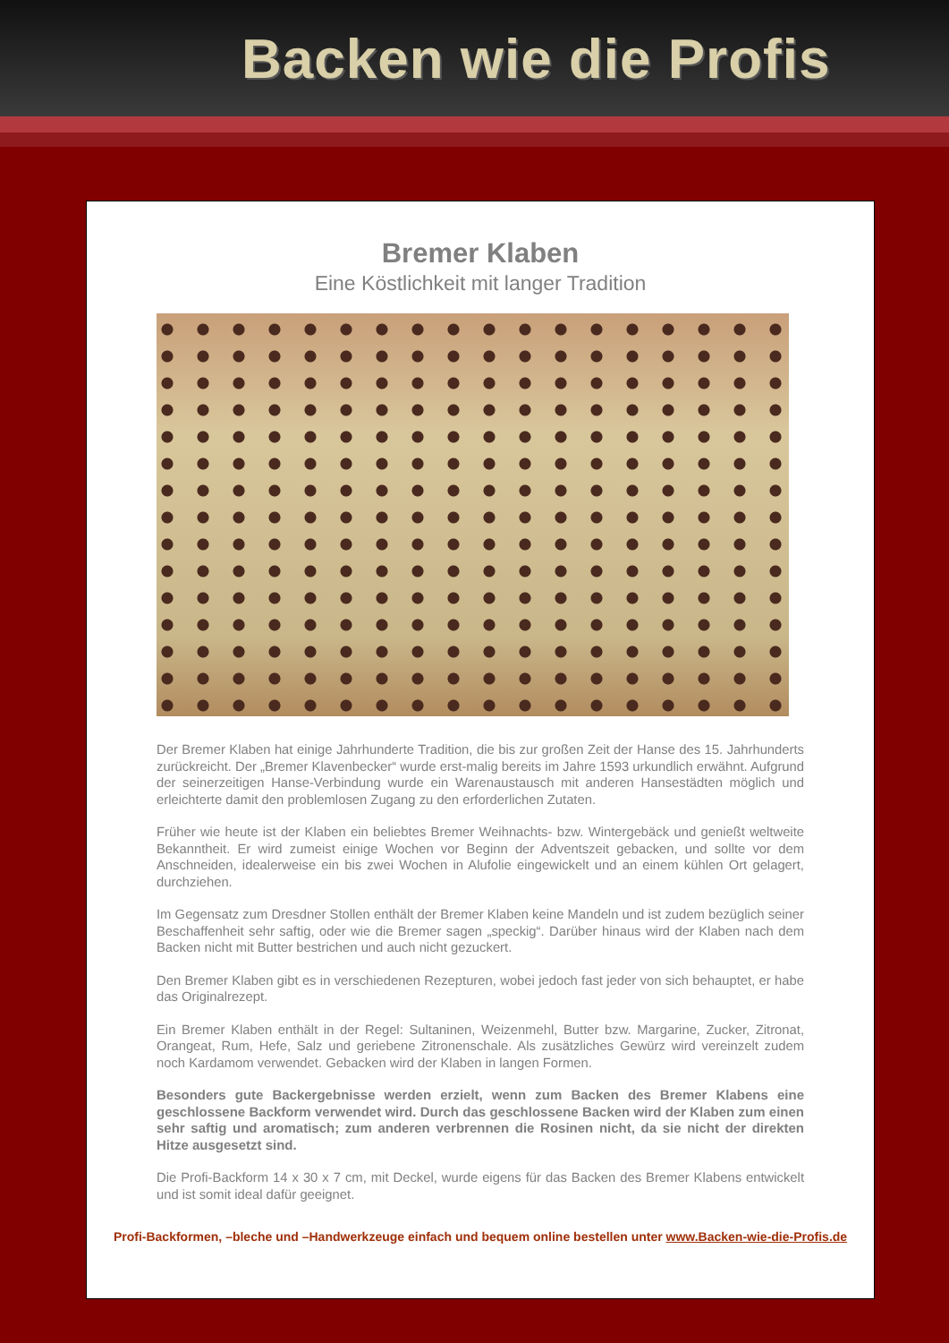Backen wie die Profis
Bremer Klaben
Eine Köstlichkeit mit langer Tradition
Der Bremer Klaben hat einige Jahrhunderte Tradition, die bis zur großen Zeit der Hanse des 15. Jahrhunderts zurückreicht. Der „Bremer Klavenbecker“ wurde erst-malig bereits im Jahre 1593 urkundlich erwähnt. Aufgrund der seinerzeitigen Hanse-Verbindung wurde ein Warenaustausch mit anderen Hansestädten möglich und erleichterte damit den problemlosen Zugang zu den erforderlichen Zutaten.
Früher wie heute ist der Klaben ein beliebtes Bremer Weihnachts- bzw. Wintergebäck und genießt weltweite Bekanntheit. Er wird zumeist einige Wochen vor Beginn der Adventszeit gebacken, und sollte vor dem Anschneiden, idealerweise ein bis zwei Wochen in Alufolie eingewickelt und an einem kühlen Ort gelagert, durchziehen.
Im Gegensatz zum Dresdner Stollen enthält der Bremer Klaben keine Mandeln und ist zudem bezüglich seiner Beschaffenheit sehr saftig, oder wie die Bremer sagen „speckig“. Darüber hinaus wird der Klaben nach dem Backen nicht mit Butter bestrichen und auch nicht gezuckert.
Den Bremer Klaben gibt es in verschiedenen Rezepturen, wobei jedoch fast jeder von sich behauptet, er habe das Originalrezept.
Ein Bremer Klaben enthält in der Regel: Sultaninen, Weizenmehl, Butter bzw. Margarine, Zucker, Zitronat, Orangeat, Rum, Hefe, Salz und geriebene Zitronenschale. Als zusätzliches Gewürz wird vereinzelt zudem noch Kardamom verwendet. Gebacken wird der Klaben in langen Formen.
Besonders gute Backergebnisse werden erzielt, wenn zum Backen des Bremer Klabens eine geschlossene Backform verwendet wird. Durch das geschlossene Backen wird der Klaben zum einen sehr saftig und aromatisch; zum anderen verbrennen die Rosinen nicht, da sie nicht der direkten Hitze ausgesetzt sind.
Die Profi-Backform 14 x 30 x 7 cm, mit Deckel, wurde eigens für das Backen des Bremer Klabens entwickelt und ist somit ideal dafür geeignet.
Profi-Backformen, –bleche und –Handwerkzeuge einfach und bequem online bestellen unter www.Backen-wie-die-Profis.de